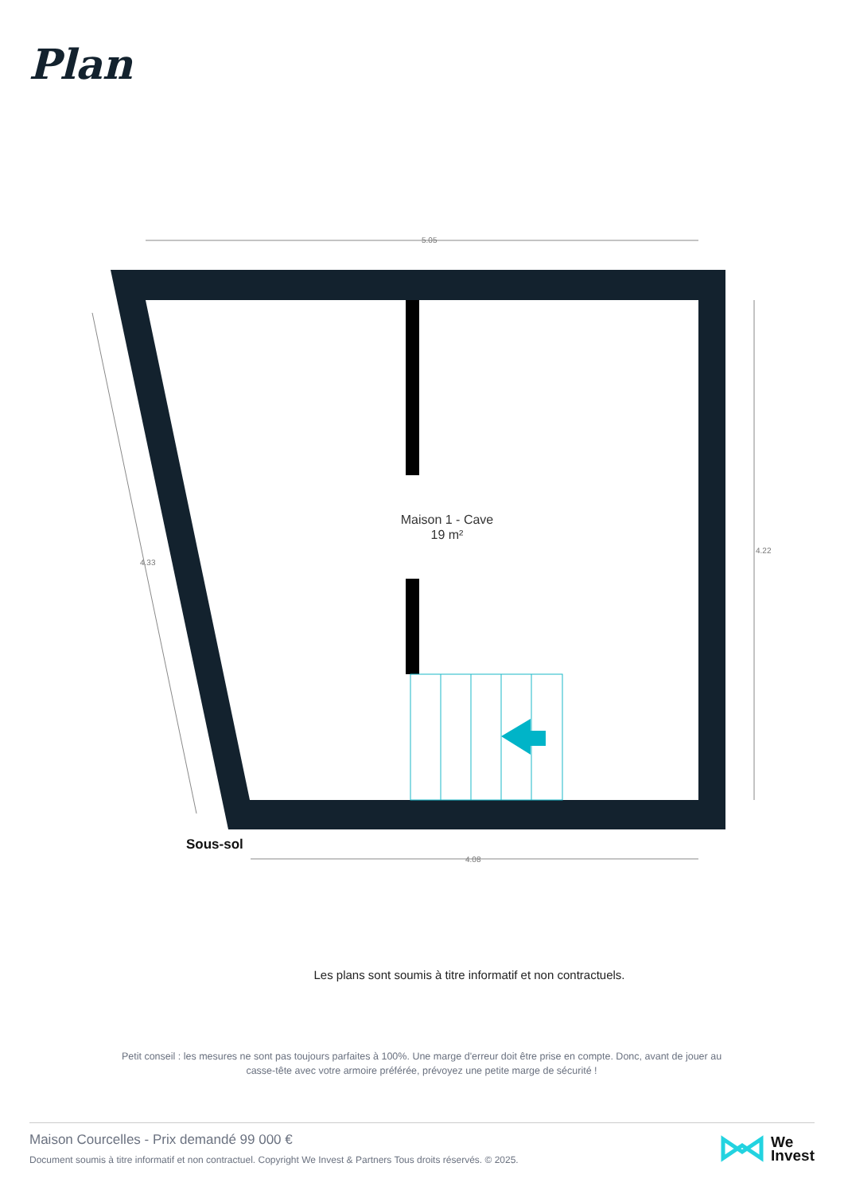Plan
5.05
4.08
4.22
4.33
Maison 1 - Cave
19 m²
Sous-sol
Les plans sont soumis à titre informatif et non contractuels.
Petit conseil : les mesures ne sont pas toujours parfaites à 100%. Une marge d'erreur doit être prise en compte. Donc, avant de jouer au casse-tête avec votre armoire préférée, prévoyez une petite marge de sécurité !
Maison Courcelles - Prix demandé 99 000 €
Document soumis à titre informatif et non contractuel. Copyright We Invest & Partners Tous droits réservés. © 2025.
We
Invest